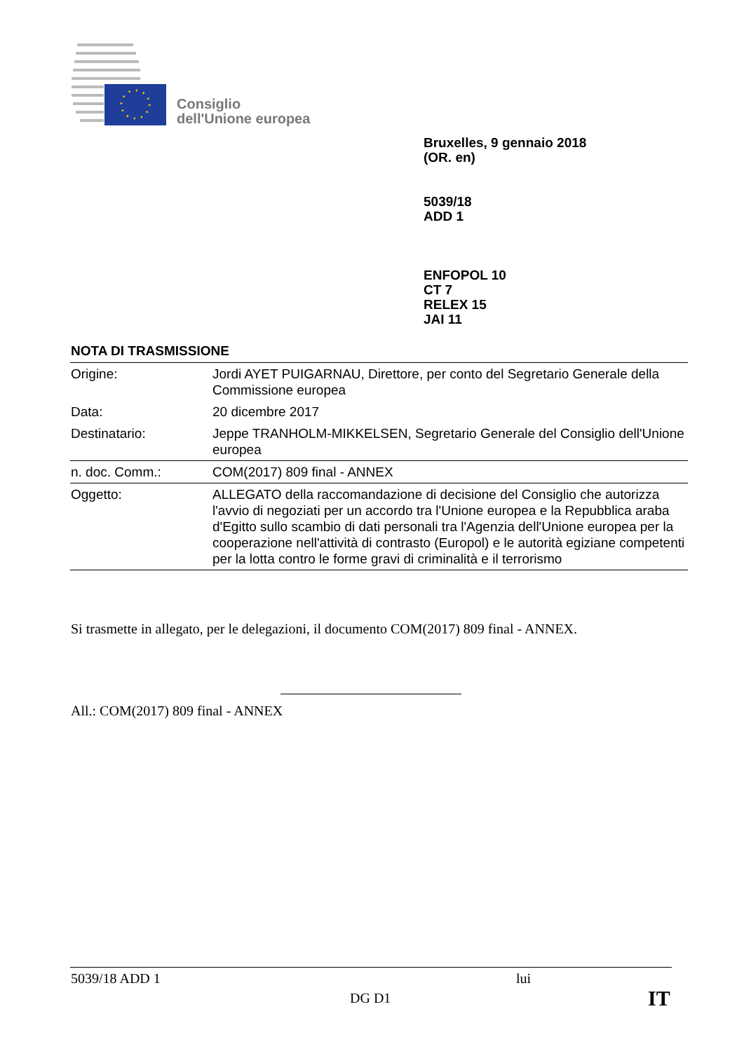Consiglio
dell'Unione europea
Bruxelles, 9 gennaio 2018
(OR. en)
5039/18
ADD 1
ENFOPOL 10
CT 7
RELEX 15
JAI 11
NOTA DI TRASMISSIONE
| Origine: | Jordi AYET PUIGARNAU, Direttore, per conto del Segretario Generale della Commissione europea |
| Data: | 20 dicembre 2017 |
| Destinatario: | Jeppe TRANHOLM-MIKKELSEN, Segretario Generale del Consiglio dell'Unione europea |
| n. doc. Comm.: | COM(2017) 809 final - ANNEX |
| Oggetto: | ALLEGATO della raccomandazione di decisione del Consiglio che autorizza l'avvio di negoziati per un accordo tra l'Unione europea e la Repubblica araba d'Egitto sullo scambio di dati personali tra l'Agenzia dell'Unione europea per la cooperazione nell'attività di contrasto (Europol) e le autorità egiziane competenti per la lotta contro le forme gravi di criminalità e il terrorismo |
Si trasmette in allegato, per le delegazioni, il documento COM(2017) 809 final - ANNEX.
All.: COM(2017) 809 final - ANNEX
5039/18 ADD 1 lui
DG D1 IT